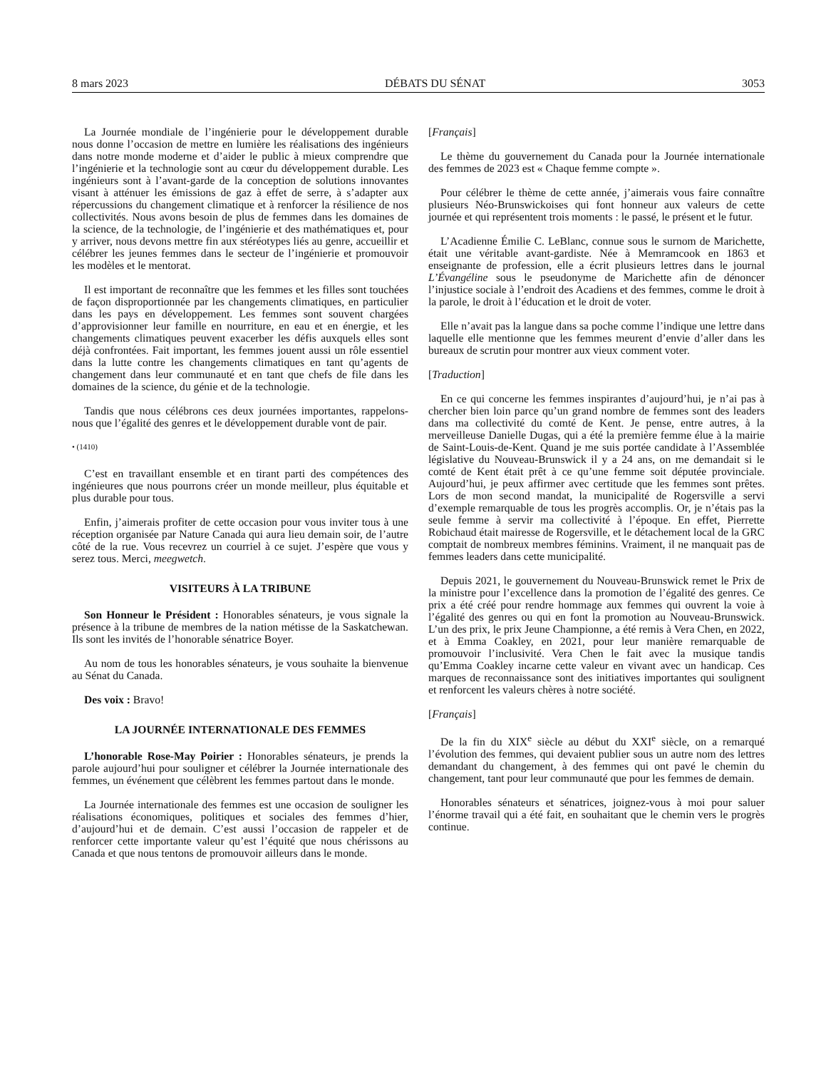8 mars 2023 DÉBATS DU SÉNAT 3053
La Journée mondiale de l’ingénierie pour le développement durable nous donne l’occasion de mettre en lumière les réalisations des ingénieurs dans notre monde moderne et d’aider le public à mieux comprendre que l’ingénierie et la technologie sont au cœur du développement durable. Les ingénieurs sont à l’avant-garde de la conception de solutions innovantes visant à atténuer les émissions de gaz à effet de serre, à s’adapter aux répercussions du changement climatique et à renforcer la résilience de nos collectivités. Nous avons besoin de plus de femmes dans les domaines de la science, de la technologie, de l’ingénierie et des mathématiques et, pour y arriver, nous devons mettre fin aux stéréotypes liés au genre, accueillir et célébrer les jeunes femmes dans le secteur de l’ingénierie et promouvoir les modèles et le mentorat.
Il est important de reconnaître que les femmes et les filles sont touchées de façon disproportionnée par les changements climatiques, en particulier dans les pays en développement. Les femmes sont souvent chargées d’approvisionner leur famille en nourriture, en eau et en énergie, et les changements climatiques peuvent exacerber les défis auxquels elles sont déjà confrontées. Fait important, les femmes jouent aussi un rôle essentiel dans la lutte contre les changements climatiques en tant qu’agents de changement dans leur communauté et en tant que chefs de file dans les domaines de la science, du génie et de la technologie.
Tandis que nous célébrons ces deux journées importantes, rappelons-nous que l’égalité des genres et le développement durable vont de pair.
• (1410)
C’est en travaillant ensemble et en tirant parti des compétences des ingénieures que nous pourrons créer un monde meilleur, plus équitable et plus durable pour tous.
Enfin, j’aimerais profiter de cette occasion pour vous inviter tous à une réception organisée par Nature Canada qui aura lieu demain soir, de l’autre côté de la rue. Vous recevrez un courriel à ce sujet. J’espère que vous y serez tous. Merci, meegwetch.
VISITEURS À LA TRIBUNE
Son Honneur le Président : Honorables sénateurs, je vous signale la présence à la tribune de membres de la nation métisse de la Saskatchewan. Ils sont les invités de l’honorable sénatrice Boyer.
Au nom de tous les honorables sénateurs, je vous souhaite la bienvenue au Sénat du Canada.
Des voix : Bravo!
LA JOURNÉE INTERNATIONALE DES FEMMES
L’honorable Rose-May Poirier : Honorables sénateurs, je prends la parole aujourd’hui pour souligner et célébrer la Journée internationale des femmes, un événement que célèbrent les femmes partout dans le monde.
La Journée internationale des femmes est une occasion de souligner les réalisations économiques, politiques et sociales des femmes d’hier, d’aujourd’hui et de demain. C’est aussi l’occasion de rappeler et de renforcer cette importante valeur qu’est l’équité que nous chérissons au Canada et que nous tentons de promouvoir ailleurs dans le monde.
[Français]
Le thème du gouvernement du Canada pour la Journée internationale des femmes de 2023 est « Chaque femme compte ».
Pour célébrer le thème de cette année, j’aimerais vous faire connaître plusieurs Néo-Brunswickoises qui font honneur aux valeurs de cette journée et qui représentent trois moments : le passé, le présent et le futur.
L’Acadienne Émilie C. LeBlanc, connue sous le surnom de Marichette, était une véritable avant-gardiste. Née à Memramcook en 1863 et enseignante de profession, elle a écrit plusieurs lettres dans le journal L’Évangéline sous le pseudonyme de Marichette afin de dénoncer l’injustice sociale à l’endroit des Acadiens et des femmes, comme le droit à la parole, le droit à l’éducation et le droit de voter.
Elle n’avait pas la langue dans sa poche comme l’indique une lettre dans laquelle elle mentionne que les femmes meurent d’envie d’aller dans les bureaux de scrutin pour montrer aux vieux comment voter.
[Traduction]
En ce qui concerne les femmes inspirantes d’aujourd’hui, je n’ai pas à chercher bien loin parce qu’un grand nombre de femmes sont des leaders dans ma collectivité du comté de Kent. Je pense, entre autres, à la merveilleuse Danielle Dugas, qui a été la première femme élue à la mairie de Saint-Louis-de-Kent. Quand je me suis portée candidate à l’Assemblée législative du Nouveau-Brunswick il y a 24 ans, on me demandait si le comté de Kent était prêt à ce qu’une femme soit députée provinciale. Aujourd’hui, je peux affirmer avec certitude que les femmes sont prêtes. Lors de mon second mandat, la municipalité de Rogersville a servi d’exemple remarquable de tous les progrès accomplis. Or, je n’étais pas la seule femme à servir ma collectivité à l’époque. En effet, Pierrette Robichaud était mairesse de Rogersville, et le détachement local de la GRC comptait de nombreux membres féminins. Vraiment, il ne manquait pas de femmes leaders dans cette municipalité.
Depuis 2021, le gouvernement du Nouveau-Brunswick remet le Prix de la ministre pour l’excellence dans la promotion de l’égalité des genres. Ce prix a été créé pour rendre hommage aux femmes qui ouvrent la voie à l’égalité des genres ou qui en font la promotion au Nouveau-Brunswick. L’un des prix, le prix Jeune Championne, a été remis à Vera Chen, en 2022, et à Emma Coakley, en 2021, pour leur manière remarquable de promouvoir l’inclusivité. Vera Chen le fait avec la musique tandis qu’Emma Coakley incarne cette valeur en vivant avec un handicap. Ces marques de reconnaissance sont des initiatives importantes qui soulignent et renforcent les valeurs chères à notre société.
[Français]
De la fin du XIX<sup>e</sup> siècle au début du XXI<sup>e</sup> siècle, on a remarqué l’évolution des femmes, qui devaient publier sous un autre nom des lettres demandant du changement, à des femmes qui ont pavé le chemin du changement, tant pour leur communauté que pour les femmes de demain.
Honorables sénateurs et sénatrices, joignez-vous à moi pour saluer l’énorme travail qui a été fait, en souhaitant que le chemin vers le progrès continue.